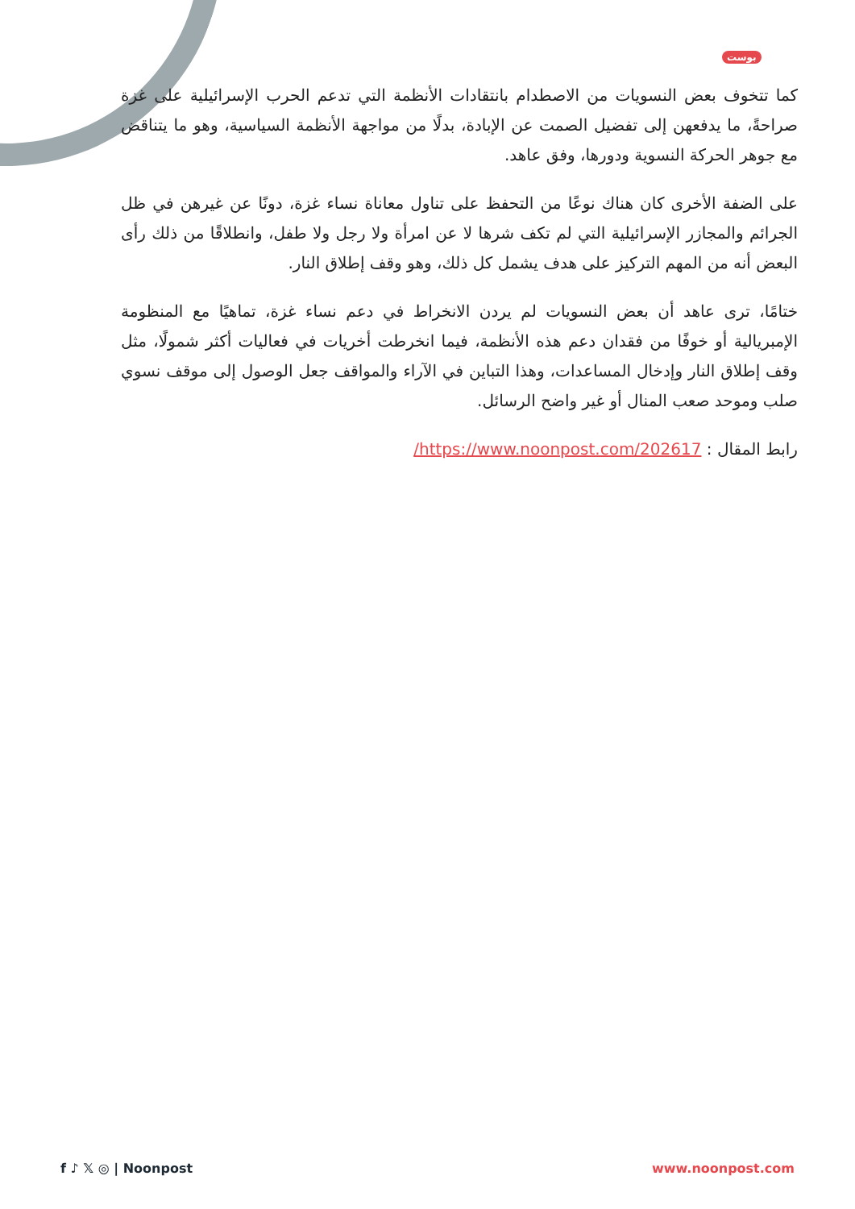بوست
كما تتخوف بعض النسويات من الاصطدام بانتقادات الأنظمة التي تدعم الحرب الإسرائيلية على غزة صراحةً، ما يدفعهن إلى تفضيل الصمت عن الإبادة، بدلًا من مواجهة الأنظمة السياسية، وهو ما يتناقض مع جوهر الحركة النسوية ودورها، وفق عاهد.
على الضفة الأخرى كان هناك نوعًا من التحفظ على تناول معاناة نساء غزة، دونًا عن غيرهن في ظل الجرائم والمجازر الإسرائيلية التي لم تكف شرها لا عن امرأة ولا رجل ولا طفل، وانطلاقًا من ذلك رأى البعض أنه من المهم التركيز على هدف يشمل كل ذلك، وهو وقف إطلاق النار.
ختامًا، ترى عاهد أن بعض النسويات لم يردن الانخراط في دعم نساء غزة، تماهيًا مع المنظومة الإمبريالية أو خوفًا من فقدان دعم هذه الأنظمة، فيما انخرطت أخريات في فعاليات أكثر شمولًا، مثل وقف إطلاق النار وإدخال المساعدات، وهذا التباين في الآراء والمواقف جعل الوصول إلى موقف نسوي صلب وموحد صعب المنال أو غير واضح الرسائل.
رابط المقال : https://www.noonpost.com/202617/
f ♪ 𝕏 ◎ | Noonpost www.noonpost.com